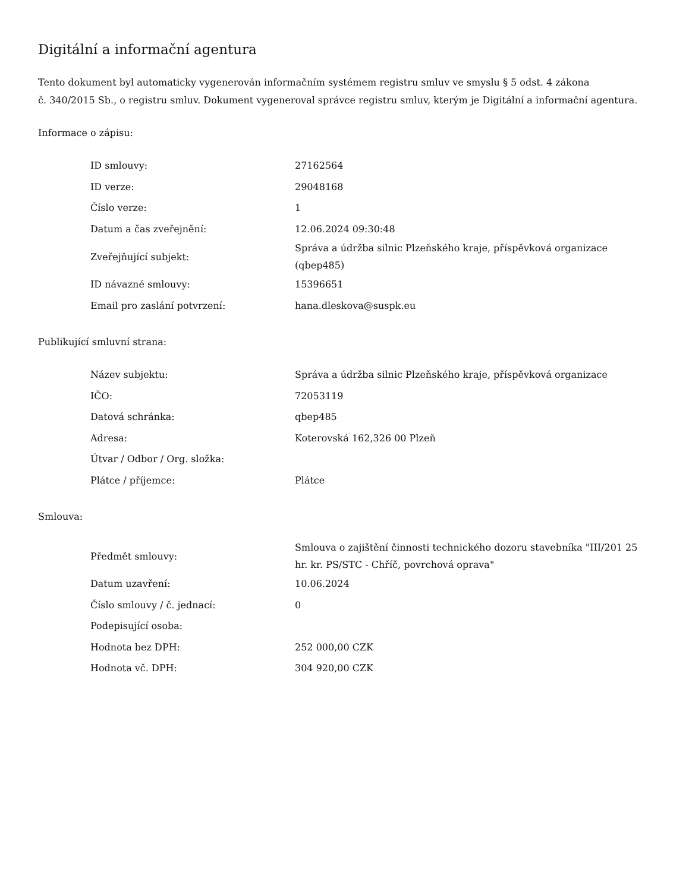Digitální a informační agentura
Tento dokument byl automaticky vygenerován informačním systémem registru smluv ve smyslu § 5 odst. 4 zákona
č. 340/2015 Sb., o registru smluv. Dokument vygeneroval správce registru smluv, kterým je Digitální a informační agentura.
Informace o zápisu:
| ID smlouvy: | 27162564 |
| ID verze: | 29048168 |
| Číslo verze: | 1 |
| Datum a čas zveřejnění: | 12.06.2024 09:30:48 |
| Zveřejňující subjekt: | Správa a údržba silnic Plzeňského kraje, příspěvková organizace (qbep485) |
| ID návazné smlouvy: | 15396651 |
| Email pro zaslání potvrzení: | hana.dleskova@suspk.eu |
Publikující smluvní strana:
| Název subjektu: | Správa a údržba silnic Plzeňského kraje, příspěvková organizace |
| IČO: | 72053119 |
| Datová schránka: | qbep485 |
| Adresa: | Koterovská 162,326 00 Plzeň |
| Útvar / Odbor / Org. složka: | |
| Plátce / příjemce: | Plátce |
Smlouva:
| Předmět smlouvy: | Smlouva o zajištění činnosti technického dozoru stavebníka "III/201 25 hr. kr. PS/STC - Chříč, povrchová oprava" |
| Datum uzavření: | 10.06.2024 |
| Číslo smlouvy / č. jednací: | 0 |
| Podepisující osoba: | |
| Hodnota bez DPH: | 252 000,00 CZK |
| Hodnota vč. DPH: | 304 920,00 CZK |